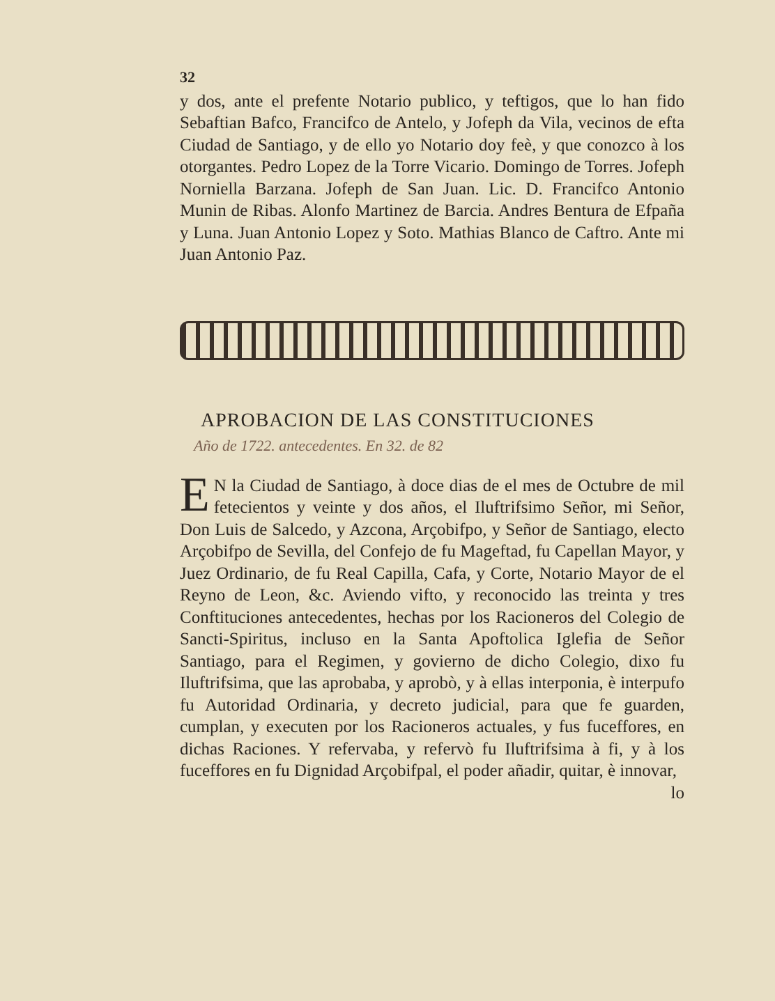32
y dos, ante el prefente Notario publico, y teftigos, que lo han fido Sebaftian Bafco, Francifco de Antelo, y Jofeph da Vila, vecinos de efta Ciudad de Santiago, y de ello yo Notario doy feè, y que conozco à los otorgantes. Pedro Lopez de la Torre Vicario. Domingo de Torres. Jofeph Norniella Barzana. Jofeph de San Juan. Lic. D. Francifco Antonio Munin de Ribas. Alonfo Martinez de Barcia. Andres Bentura de Efpaña y Luna. Juan Antonio Lopez y Soto. Mathias Blanco de Caftro. Ante mi Juan Antonio Paz.
APROBACION DE LAS CONSTITUCIONES
Año de 1722. antecedentes. En 32. de 82
EN la Ciudad de Santiago, à doce dias de el mes de Octubre de mil fetecientos y veinte y dos años, el Iluftrifsimo Señor, mi Señor, Don Luis de Salcedo, y Azcona, Arçobifpo, y Señor de Santiago, electo Arçobifpo de Sevilla, del Confejo de fu Mageftad, fu Capellan Mayor, y Juez Ordinario, de fu Real Capilla, Cafa, y Corte, Notario Mayor de el Reyno de Leon, &c. Aviendo vifto, y reconocido las treinta y tres Conftituciones antecedentes, hechas por los Racioneros del Colegio de Sancti-Spiritus, incluso en la Santa Apoftolica Iglefia de Señor Santiago, para el Regimen, y govierno de dicho Colegio, dixo fu Iluftrifsima, que las aprobaba, y aprobò, y à ellas interponia, è interpufo fu Autoridad Ordinaria, y decreto judicial, para que fe guarden, cumplan, y executen por los Racioneros actuales, y fus fuceffores, en dichas Raciones. Y refervaba, y refervò fu Iluftrifsima à fi, y à los fuceffores en fu Dignidad Arçobifpal, el poder añadir, quitar, è innovar,
lo